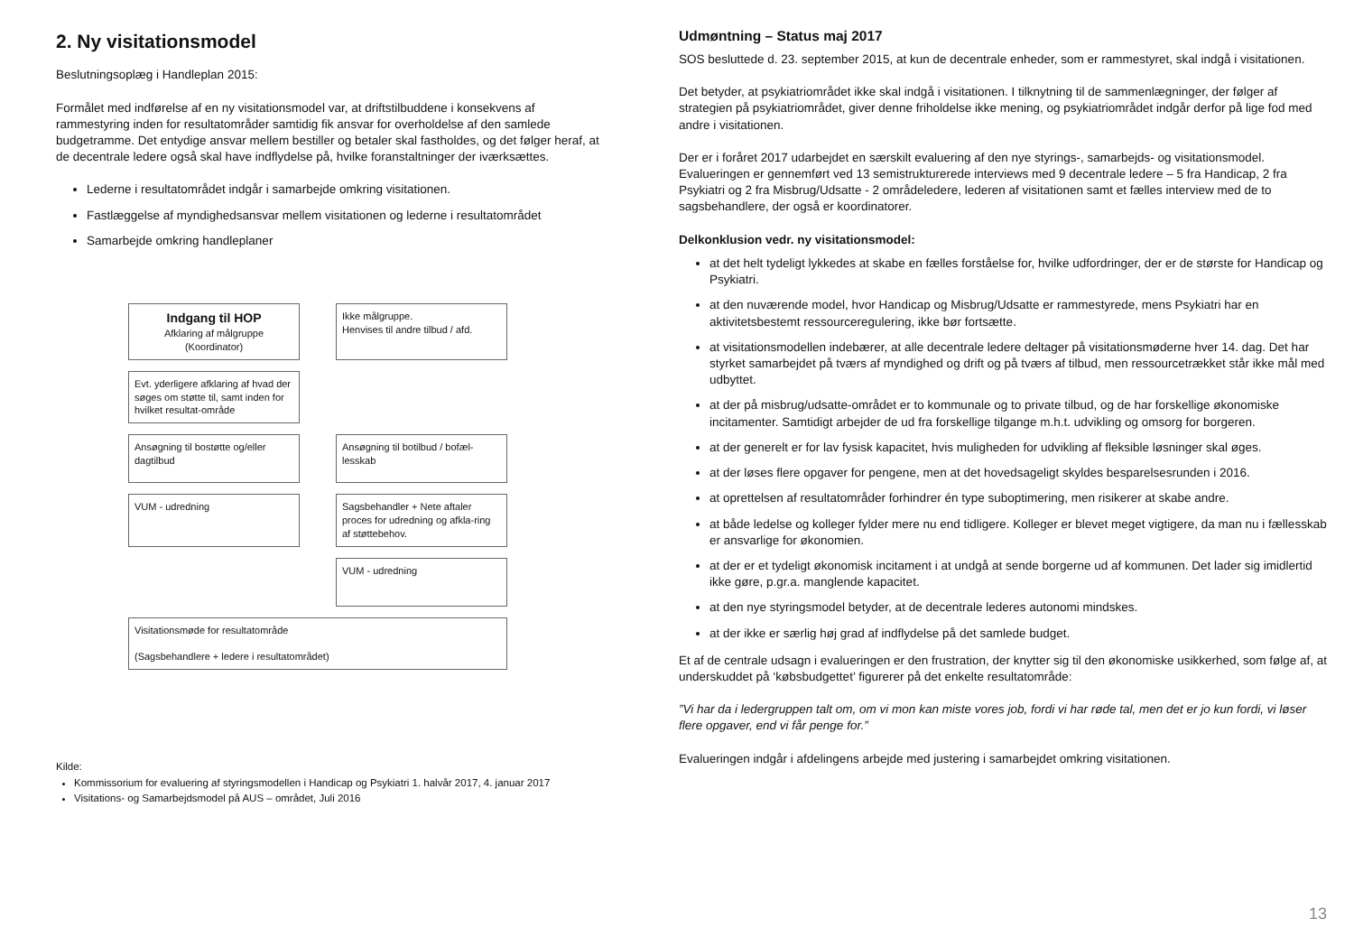2. Ny visitationsmodel
Beslutningsoplæg i Handleplan 2015:
Formålet med indførelse af en ny visitationsmodel var, at driftstilbuddene i konsekvens af rammestyring inden for resultatområder samtidig fik ansvar for overholdelse af den samlede budgetramme. Det entydige ansvar mellem bestiller og betaler skal fastholdes, og det følger heraf, at de decentrale ledere også skal have indflydelse på, hvilke foranstaltninger der iværksættes.
Lederne i resultatområdet indgår i samarbejde omkring visitationen.
Fastlæggelse af myndighedsansvar mellem visitationen og lederne i resultatområdet
Samarbejde omkring handleplaner
Indgang til HOP
Afklaring af målgruppe
(Koordinator)
Ikke målgruppe.
Henvises til andre tilbud / afd.
Evt. yderligere afklaring af hvad der søges om støtte til, samt inden for hvilket resultat-område
Ansøgning til bostøtte og/eller dagtilbud
Ansøgning til botilbud / bofæl-lesskab
VUM - udredning
Sagsbehandler + Nete aftaler proces for udredning og afkla-ring af støttebehov.
VUM - udredning
Visitationsmøde for resultatområde
(Sagsbehandlere + ledere i resultatområdet)
Kilde:
Kommissorium for evaluering af styringsmodellen i Handicap og Psykiatri 1. halvår 2017, 4. januar 2017
Visitations- og Samarbejdsmodel på AUS – området, Juli 2016
Udmøntning – Status maj 2017
SOS besluttede d. 23. september 2015, at kun de decentrale enheder, som er rammestyret, skal indgå i visitationen.
Det betyder, at psykiatriområdet ikke skal indgå i visitationen. I tilknytning til de sammenlægninger, der følger af strategien på psykiatriområdet, giver denne friholdelse ikke mening, og psykiatriområdet indgår derfor på lige fod med andre i visitationen.
Der er i foråret 2017 udarbejdet en særskilt evaluering af den nye styrings-, samarbejds- og visitationsmodel. Evalueringen er gennemført ved 13 semistrukturerede interviews med 9 decentrale ledere – 5 fra Handicap, 2 fra Psykiatri og 2 fra Misbrug/Udsatte - 2 områdeledere, lederen af visitationen samt et fælles interview med de to sagsbehandlere, der også er koordinatorer.
Delkonklusion vedr. ny visitationsmodel:
at det helt tydeligt lykkedes at skabe en fælles forståelse for, hvilke udfordringer, der er de største for Handicap og Psykiatri.
at den nuværende model, hvor Handicap og Misbrug/Udsatte er rammestyrede, mens Psykiatri har en aktivitetsbestemt ressourceregulering, ikke bør fortsætte.
at visitationsmodellen indebærer, at alle decentrale ledere deltager på visitationsmøderne hver 14. dag. Det har styrket samarbejdet på tværs af myndighed og drift og på tværs af tilbud, men ressourcetrækket står ikke mål med udbyttet.
at der på misbrug/udsatte-området er to kommunale og to private tilbud, og de har forskellige økonomiske incitamenter. Samtidigt arbejder de ud fra forskellige tilgange m.h.t. udvikling og omsorg for borgeren.
at der generelt er for lav fysisk kapacitet, hvis muligheden for udvikling af fleksible løsninger skal øges.
at der løses flere opgaver for pengene, men at det hovedsageligt skyldes besparelsesrunden i 2016.
at oprettelsen af resultatområder forhindrer én type suboptimering, men risikerer at skabe andre.
at både ledelse og kolleger fylder mere nu end tidligere. Kolleger er blevet meget vigtigere, da man nu i fællesskab er ansvarlige for økonomien.
at der er et tydeligt økonomisk incitament i at undgå at sende borgerne ud af kommunen. Det lader sig imidlertid ikke gøre, p.gr.a. manglende kapacitet.
at den nye styringsmodel betyder, at de decentrale lederes autonomi mindskes.
at der ikke er særlig høj grad af indflydelse på det samlede budget.
Et af de centrale udsagn i evalueringen er den frustration, der knytter sig til den økonomiske usikkerhed, som følge af, at underskuddet på ‘købsbudgettet’ figurerer på det enkelte resultatområde:
”Vi har da i ledergruppen talt om, om vi mon kan miste vores job, fordi vi har røde tal, men det er jo kun fordi, vi løser flere opgaver, end vi får penge for.”
Evalueringen indgår i afdelingens arbejde med justering i samarbejdet omkring visitationen.
13